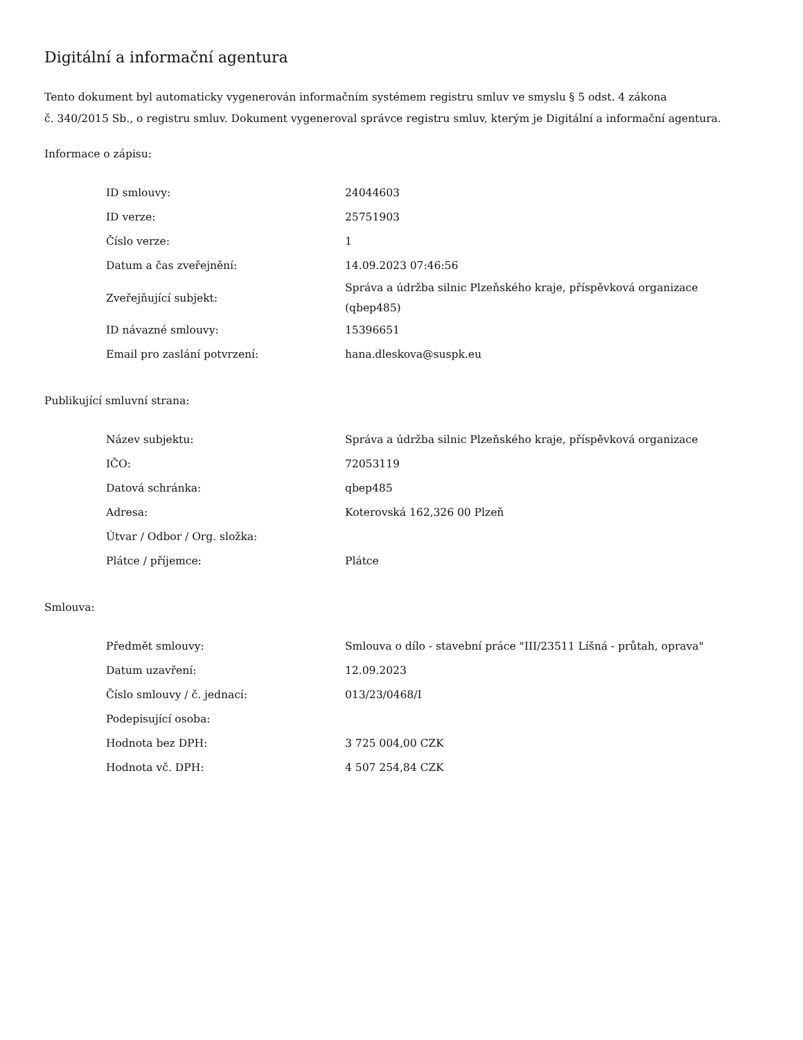Digitální a informační agentura
Tento dokument byl automaticky vygenerován informačním systémem registru smluv ve smyslu § 5 odst. 4 zákona
č. 340/2015 Sb., o registru smluv. Dokument vygeneroval správce registru smluv, kterým je Digitální a informační agentura.
Informace o zápisu:
| ID smlouvy: | 24044603 |
| ID verze: | 25751903 |
| Číslo verze: | 1 |
| Datum a čas zveřejnění: | 14.09.2023 07:46:56 |
| Zveřejňující subjekt: | Správa a údržba silnic Plzeňského kraje, příspěvková organizace (qbep485) |
| ID návazné smlouvy: | 15396651 |
| Email pro zaslání potvrzení: | hana.dleskova@suspk.eu |
Publikující smluvní strana:
| Název subjektu: | Správa a údržba silnic Plzeňského kraje, příspěvková organizace |
| IČO: | 72053119 |
| Datová schránka: | qbep485 |
| Adresa: | Koterovská 162,326 00 Plzeň |
| Útvar / Odbor / Org. složka: | |
| Plátce / příjemce: | Plátce |
Smlouva:
| Předmět smlouvy: | Smlouva o dílo - stavební práce "III/23511 Líšná - průtah, oprava" |
| Datum uzavření: | 12.09.2023 |
| Číslo smlouvy / č. jednací: | 013/23/0468/I |
| Podepisující osoba: | |
| Hodnota bez DPH: | 3 725 004,00 CZK |
| Hodnota vč. DPH: | 4 507 254,84 CZK |